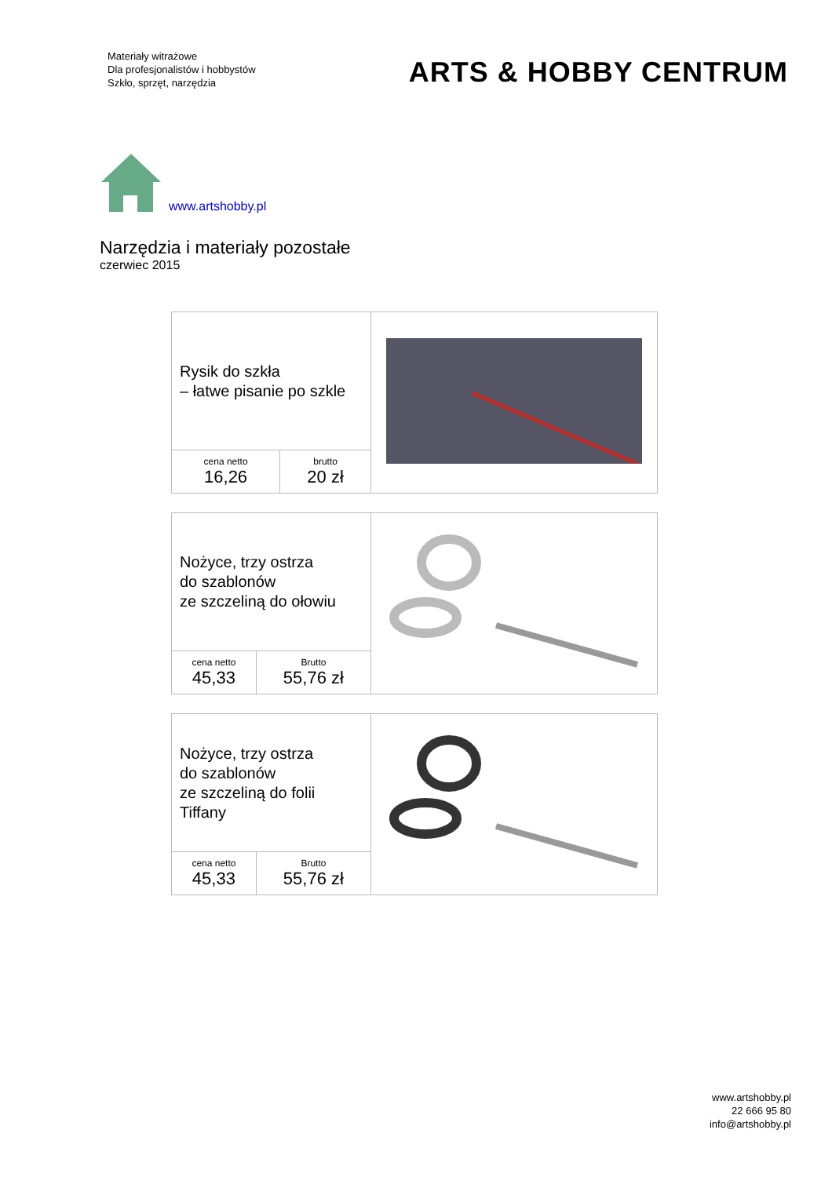Materiały witrażowe
Dla profesjonalistów i hobbystów
Szkło, sprzęt, narzędzia
ARTS & HOBBY CENTRUM
www.artshobby.pl
Narzędzia i materiały pozostałe
czerwiec 2015
| Rysik do szkła – łatwe pisanie po szkle | | |
| cena netto 16,26 | brutto 20 zł | |
| Nożyce, trzy ostrza do szablonów ze szczeliną do ołowiu | | |
| cena netto 45,33 | Brutto 55,76 zł | |
| Nożyce, trzy ostrza do szablonów ze szczeliną do folii Tiffany | | |
| cena netto 45,33 | Brutto 55,76 zł | |
www.artshobby.pl
22 666 95 80
info@artshobby.pl